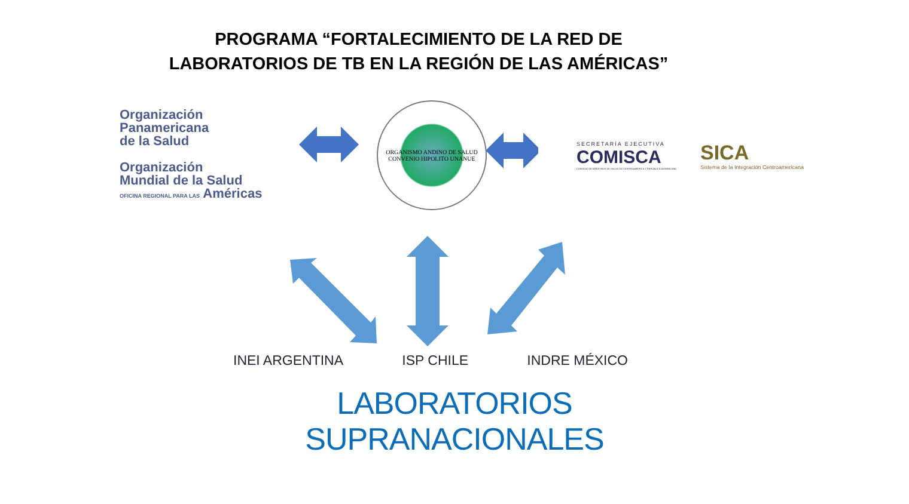PROGRAMA “FORTALECIMIENTO DE LA RED DE
LABORATORIOS DE TB EN LA REGIÓN DE LAS AMÉRICAS”
Organización
Panamericana
de la Salud
Organización
Mundial de la Salud
OFICINA REGIONAL PARA LAS Américas
ORGANISMO ANDINO DE SALUD
CONVENIO HIPOLITO UNANUE
SECRETARÍA EJECUTIVA
COMISCA
CONSEJO DE MINISTROS DE SALUD DE CENTROAMÉRICA Y REPÚBLICA DOMINICANA
SICA
Sistema de la Integración Centroamericana
INEI ARGENTINA ISP CHILE INDRE MÉXICO
LABORATORIOS
SUPRANACIONALES